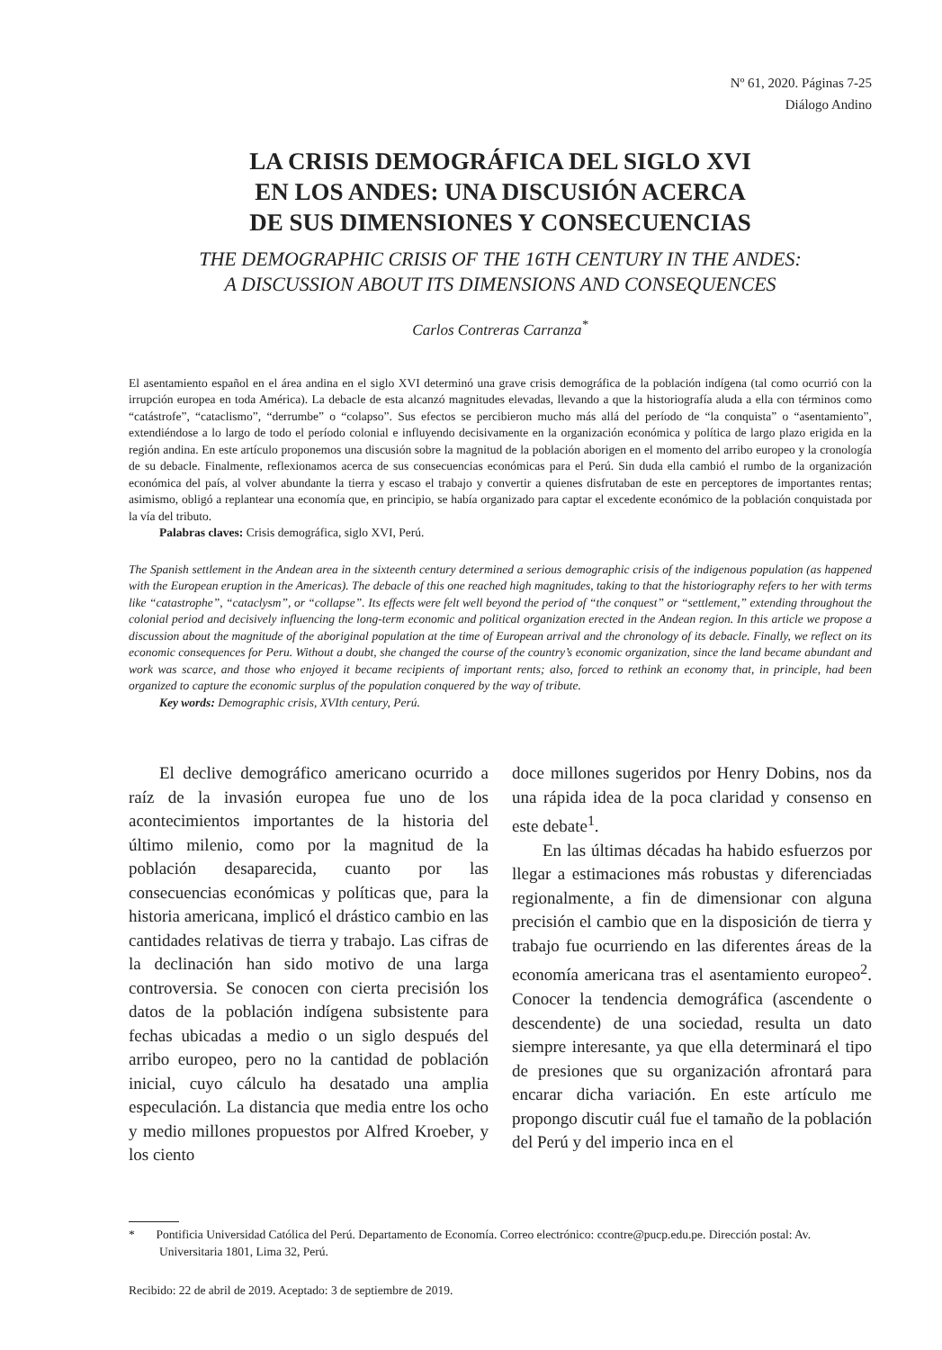Nº 61, 2020. Páginas 7-25
Diálogo Andino
LA CRISIS DEMOGRÁFICA DEL SIGLO XVI
EN LOS ANDES: UNA DISCUSIÓN ACERCA
DE SUS DIMENSIONES Y CONSECUENCIAS
THE DEMOGRAPHIC CRISIS OF THE 16TH CENTURY IN THE ANDES:
A DISCUSSION ABOUT ITS DIMENSIONS AND CONSEQUENCES
Carlos Contreras Carranza<sup>*</sup>
El asentamiento español en el área andina en el siglo XVI determinó una grave crisis demográfica de la población indígena (tal como ocurrió con la irrupción europea en toda América). La debacle de esta alcanzó magnitudes elevadas, llevando a que la historiografía aluda a ella con términos como “catástrofe”, “cataclismo”, “derrumbe” o “colapso”. Sus efectos se percibieron mucho más allá del período de “la conquista” o “asentamiento”, extendiéndose a lo largo de todo el período colonial e influyendo decisivamente en la organización económica y política de largo plazo erigida en la región andina. En este artículo proponemos una discusión sobre la magnitud de la población aborigen en el momento del arribo europeo y la cronología de su debacle. Finalmente, reflexionamos acerca de sus consecuencias económicas para el Perú. Sin duda ella cambió el rumbo de la organización económica del país, al volver abundante la tierra y escaso el trabajo y convertir a quienes disfrutaban de este en perceptores de importantes rentas; asimismo, obligó a replantear una economía que, en principio, se había organizado para captar el excedente económico de la población conquistada por la vía del tributo.
Palabras claves: Crisis demográfica, siglo XVI, Perú.
The Spanish settlement in the Andean area in the sixteenth century determined a serious demographic crisis of the indigenous population (as happened with the European eruption in the Americas). The debacle of this one reached high magnitudes, taking to that the historiography refers to her with terms like “catastrophe”, “cataclysm”, or “collapse”. Its effects were felt well beyond the period of “the conquest” or “settlement,” extending throughout the colonial period and decisively influencing the long-term economic and political organization erected in the Andean region. In this article we propose a discussion about the magnitude of the aboriginal population at the time of European arrival and the chronology of its debacle. Finally, we reflect on its economic consequences for Peru. Without a doubt, she changed the course of the country’s economic organization, since the land became abundant and work was scarce, and those who enjoyed it became recipients of important rents; also, forced to rethink an economy that, in principle, had been organized to capture the economic surplus of the population conquered by the way of tribute.
Key words: Demographic crisis, XVIth century, Perú.
El declive demográfico americano ocurrido a raíz de la invasión europea fue uno de los acontecimientos importantes de la historia del último milenio, como por la magnitud de la población desaparecida, cuanto por las consecuencias económicas y políticas que, para la historia americana, implicó el drástico cambio en las cantidades relativas de tierra y trabajo. Las cifras de la declinación han sido motivo de una larga controversia. Se conocen con cierta precisión los datos de la población indígena subsistente para fechas ubicadas a medio o un siglo después del arribo europeo, pero no la cantidad de población inicial, cuyo cálculo ha desatado una amplia especulación. La distancia que media entre los ocho y medio millones propuestos por Alfred Kroeber, y los ciento
doce millones sugeridos por Henry Dobins, nos da una rápida idea de la poca claridad y consenso en este debate<sup>1</sup>.
En las últimas décadas ha habido esfuerzos por llegar a estimaciones más robustas y diferenciadas regionalmente, a fin de dimensionar con alguna precisión el cambio que en la disposición de tierra y trabajo fue ocurriendo en las diferentes áreas de la economía americana tras el asentamiento europeo<sup>2</sup>. Conocer la tendencia demográfica (ascendente o descendente) de una sociedad, resulta un dato siempre interesante, ya que ella determinará el tipo de presiones que su organización afrontará para encarar dicha variación. En este artículo me propongo discutir cuál fue el tamaño de la población del Perú y del imperio inca en el
* Pontificia Universidad Católica del Perú. Departamento de Economía. Correo electrónico: ccontre@pucp.edu.pe. Dirección postal: Av. Universitaria 1801, Lima 32, Perú.
Recibido: 22 de abril de 2019. Aceptado: 3 de septiembre de 2019.